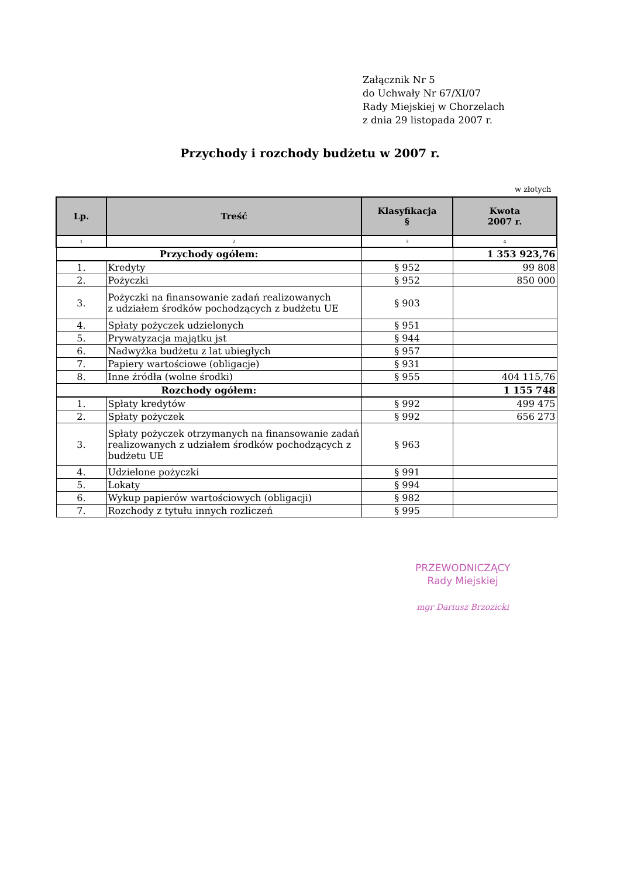Załącznik Nr 5
do Uchwały Nr 67/XI/07
Rady Miejskiej w Chorzelach
z dnia 29 listopada 2007 r.
Przychody i rozchody budżetu w 2007 r.
w złotych
| Lp. | Treść | Klasyfikacja § | Kwota 2007 r. |
| --- | --- | --- | --- |
| 1 | 2 | 3 | 4 |
| Przychody ogółem: | | | 1 353 923,76 |
| 1. | Kredyty | § 952 | 99 808 |
| 2. | Pożyczki | § 952 | 850 000 |
| 3. | Pożyczki na finansowanie zadań realizowanych z udziałem środków pochodzących z budżetu UE | § 903 | |
| 4. | Spłaty pożyczek udzielonych | § 951 | |
| 5. | Prywatyzacja majątku jst | § 944 | |
| 6. | Nadwyżka budżetu z lat ubiegłych | § 957 | |
| 7. | Papiery wartościowe (obligacje) | § 931 | |
| 8. | Inne źródła (wolne środki) | § 955 | 404 115,76 |
| Rozchody ogółem: | | | 1 155 748 |
| 1. | Spłaty kredytów | § 992 | 499 475 |
| 2. | Spłaty pożyczek | § 992 | 656 273 |
| 3. | Spłaty pożyczek otrzymanych na finansowanie zadań realizowanych z udziałem środków pochodzących z budżetu UE | § 963 | |
| 4. | Udzielone pożyczki | § 991 | |
| 5. | Lokaty | § 994 | |
| 6. | Wykup papierów wartościowych (obligacji) | § 982 | |
| 7. | Rozchody z tytułu innych rozliczeń | § 995 | |
PRZEWODNICZĄCY
Rady Miejskiej
mgr Dariusz Brzozicki